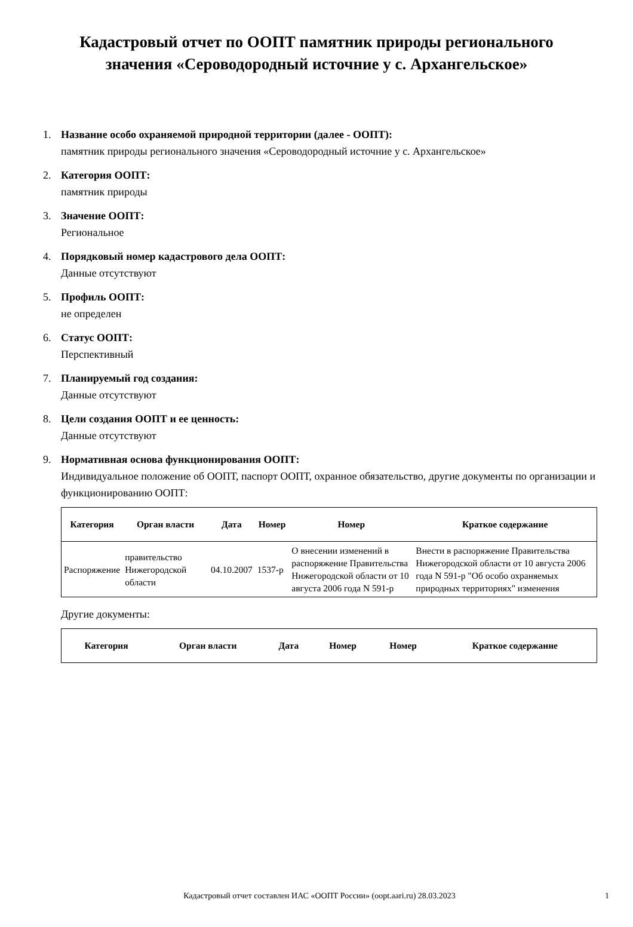Кадастровый отчет по ООПТ памятник природы регионального значения «Сероводородный источние у с. Архангельское»
1. Название особо охраняемой природной территории (далее - ООПТ):
памятник природы регионального значения «Сероводородный источние у с. Архангельское»
2. Категория ООПТ:
памятник природы
3. Значение ООПТ:
Региональное
4. Порядковый номер кадастрового дела ООПТ:
Данные отсутствуют
5. Профиль ООПТ:
не определен
6. Статус ООПТ:
Перспективный
7. Планируемый год создания:
Данные отсутствуют
8. Цели создания ООПТ и ее ценность:
Данные отсутствуют
9. Нормативная основа функционирования ООПТ:
Индивидуальное положение об ООПТ, паспорт ООПТ, охранное обязательство, другие документы по организации и функционированию ООПТ:
| Категория | Орган власти | Дата | Номер | Номер | Краткое содержание |
| --- | --- | --- | --- | --- | --- |
| Распоряжение | правительство Нижегородской области | 04.10.2007 | 1537-р | О внесении изменений в распоряжение Правительства Нижегородской области от 10 августа 2006 года N 591-р | Внести в распоряжение Правительства Нижегородской области от 10 августа 2006 года N 591-р "Об особо охраняемых природных территориях" изменения |
Другие документы:
| Категория | Орган власти | Дата | Номер | Номер | Краткое содержание |
| --- | --- | --- | --- | --- | --- |
Кадастровый отчет составлен ИАС «ООПТ России» (oopt.aari.ru) 28.03.2023
1